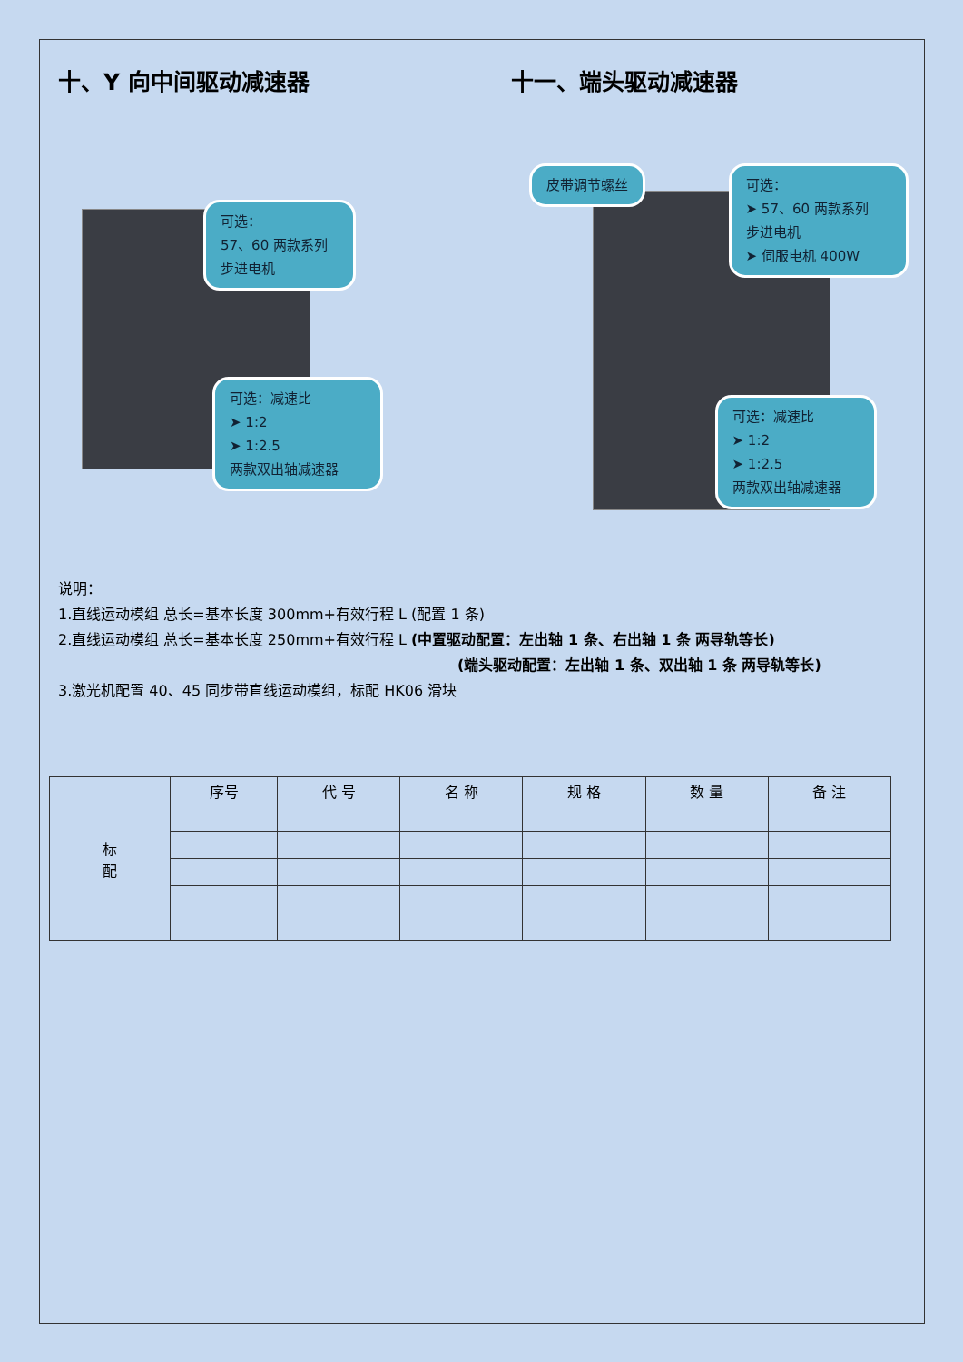十、Y 向中间驱动减速器 十一、端头驱动减速器
可选：
57、60 两款系列
步进电机
可选：减速比
➤ 1:2
➤ 1:2.5
两款双出轴减速器
皮带调节螺丝
可选：
➤ 57、60 两款系列
步进电机
➤ 伺服电机 400W
可选：减速比
➤ 1:2
➤ 1:2.5
两款双出轴减速器
说明：
1.直线运动模组 总长=基本长度 300mm+有效行程 L (配置 1 条)
2.直线运动模组 总长=基本长度 250mm+有效行程 L (中置驱动配置：左出轴 1 条、右出轴 1 条 两导轨等长)
(端头驱动配置：左出轴 1 条、双出轴 1 条 两导轨等长)
3.激光机配置 40、45 同步带直线运动模组，标配 HK06 滑块
| 标 配 | 序号 | 代 号 | 名 称 | 规 格 | 数 量 | 备 注 |